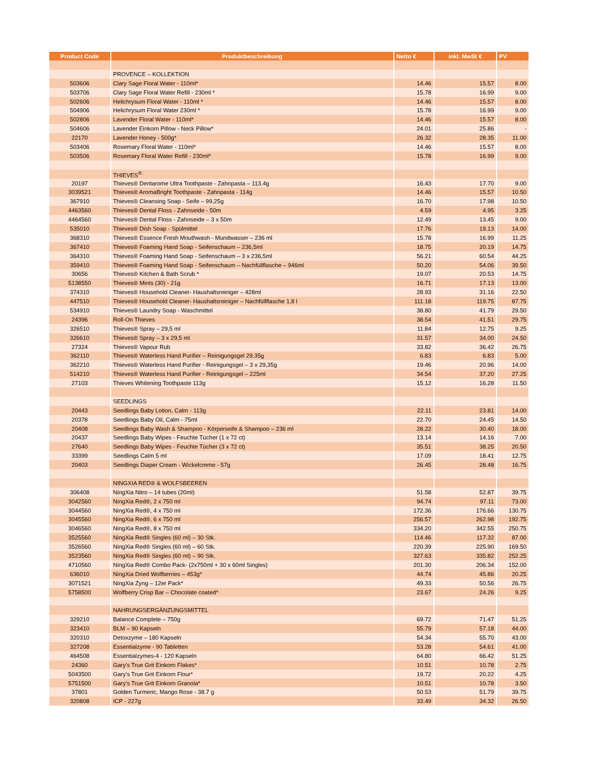| Product Code | Produktbeschreibung | Netto € | inkl. MwSt € | PV |
| --- | --- | --- | --- | --- |
| | PROVENCE – KOLLEKTION | | | |
| 503606 | Clary Sage Floral Water - 110ml* | 14.46 | 15.57 | 8.00 |
| 503706 | Clary Sage Floral Water Refill - 230ml * | 15.78 | 16.99 | 9.00 |
| 502606 | Helichrysum Floral Water - 110ml * | 14.46 | 15.57 | 8.00 |
| 504906 | Helichrysum Floral Water 230ml * | 15.78 | 16.99 | 9.00 |
| 502806 | Lavender Floral Water - 110ml* | 14.46 | 15.57 | 8.00 |
| 504606 | Lavender Einkorn Pillow - Neck Pillow* | 24.01 | 25.86 | - |
| 22170 | Lavender Honey - 500g* | 26.32 | 28.35 | 11.00 |
| 503406 | Rosemary Floral Water - 110ml* | 14.46 | 15.57 | 8.00 |
| 503506 | Rosemary Floral Water Refill - 230ml* | 15.78 | 16.99 | 9.00 |
| | THIEVES<sup>®</sup> | | | |
| 20197 | Thieves® Dentarome Ultra Toothpaste - Zahnpasta – 113.4g | 16.43 | 17.70 | 9.00 |
| 3039521 | Thieves® AromaBright Toothpaste - Zahnpasta - 114g | 14.46 | 15.57 | 10.50 |
| 367910 | Thieves® Cleansing Soap - Seife – 99,25g | 16.70 | 17.98 | 10.50 |
| 4463560 | Thieves® Dental Floss - Zahnseide - 50m | 4.59 | 4.95 | 3.25 |
| 4464560 | Thieves® Dental Floss - Zahnseide – 3 x 50m | 12.49 | 13.45 | 9.00 |
| 535010 | Thieves® Dish Soap - Spülmittel | 17.76 | 19.13 | 14.00 |
| 368310 | Thieves® Essence Fresh Mouthwash - Mundwasser – 236 ml | 15.78 | 16.99 | 11.25 |
| 367410 | Thieves® Foaming Hand Soap - Seifenschaum – 236,5ml | 18.75 | 20.19 | 14.75 |
| 364310 | Thieves® Foaming Hand Soap - Seifenschaum – 3 x 236,5ml | 56.21 | 60.54 | 44.25 |
| 359410 | Thieves® Foaming Hand Soap - Seifenschaum – Nachfüllflasche – 946ml | 50.20 | 54.06 | 39.50 |
| 30656 | Thieves® Kitchen & Bath Scrub * | 19.07 | 20.53 | 14.75 |
| 5138550 | Thieves® Mints (30) - 21g | 16.71 | 17.13 | 13.00 |
| 374310 | Thieves® Household Cleaner- Haushaltsreiniger – 428ml | 28.93 | 31.16 | 22.50 |
| 447510 | Thieves® Household Cleaner- Haushaltsreiniger – Nachfüllflasche 1,8 l | 111.18 | 119.75 | 87.75 |
| 534910 | Thieves® Laundry Soap - Waschmittel | 38.80 | 41.79 | 29.50 |
| 24396 | Roll-On Thieves | 38.54 | 41.51 | 29.75 |
| 326510 | Thieves® Spray – 29,5 ml | 11.84 | 12.75 | 9.25 |
| 326610 | Thieves® Spray – 3 x 29,5 ml | 31.57 | 34.00 | 24.50 |
| 27324 | Thieves® Vapour Rub | 33.82 | 36.42 | 26.75 |
| 362110 | Thieves® Waterless Hand Purifier – Reinigungsgel 29.35g | 6.83 | 6.83 | 5.00 |
| 362210 | Thieves® Waterless Hand Purifier - Reinigungsgel – 3 x 29,35g | 19.46 | 20.96 | 14.00 |
| 514210 | Thieves® Waterless Hand Purifier - Reinigungsgel – 225ml | 34.54 | 37.20 | 27.25 |
| 27103 | Thieves Whitening Toothpaste 113g | 15.12 | 16.28 | 11.50 |
| | SEEDLINGS | | | |
| 20443 | Seedlings Baby Lotion, Calm - 113g | 22.11 | 23.81 | 14.00 |
| 20378 | Seedlings Baby Oil, Calm - 75ml | 22.70 | 24.45 | 14.50 |
| 20408 | Seedlings Baby Wash & Shampoo - Körperseife & Shampoo – 236 ml | 28.22 | 30.40 | 18.00 |
| 20437 | Seedlings Baby Wipes - Feuchte Tücher (1 x 72 ct) | 13.14 | 14.16 | 7.00 |
| 27640 | Seedlings Baby Wipes - Feuchte Tücher (3 x 72 ct) | 35.51 | 38.25 | 20.50 |
| 33399 | Seedlings Calm 5 ml | 17.09 | 18.41 | 12.75 |
| 20403 | Seedlings Diaper Cream - Wickelcreme - 57g | 26.45 | 28.48 | 16.75 |
| | NINGXIA RED® & WOLFSBEEREN | | | |
| 306408 | NingXia Nitro – 14 tubes (20ml) | 51.58 | 52.87 | 39.75 |
| 3042560 | NingXia Red®, 2 x 750 ml | 94.74 | 97.11 | 73.00 |
| 3044560 | NingXia Red®, 4 x 750 ml | 172.36 | 176.66 | 130.75 |
| 3045560 | NingXia Red®, 6 x 750 ml | 256.57 | 262.98 | 192.75 |
| 3046560 | NingXia Red®, 8 x 750 ml | 334.20 | 342.55 | 250.75 |
| 3525560 | NingXia Red® Singles (60 ml) – 30 Stk. | 114.46 | 117.32 | 87.00 |
| 3526560 | NingXia Red® Singles (60 ml) – 60 Stk. | 220.39 | 225.90 | 169.50 |
| 3523560 | NingXia Red® Singles (60 ml) – 90 Stk. | 327.63 | 335.82 | 252.25 |
| 4710560 | NingXia Red® Combo Pack- (2x750ml + 30 x 60ml Singles) | 201.30 | 206.34 | 152.00 |
| 636010 | NingXia Dried Wolfberries – 453g* | 44.74 | 45.86 | 20.25 |
| 3071521 | NingXia Zyng – 12er Pack* | 49.33 | 50.56 | 26.75 |
| 5758500 | Wolfberry Crisp Bar – Chocolate coated* | 23.67 | 24.26 | 9.25 |
| | NAHRUNGSERGÄNZUNGSMITTEL | | | |
| 329210 | Balance Complete – 750g | 69.72 | 71.47 | 51.25 |
| 323410 | BLM – 90 Kapseln | 55.79 | 57.18 | 44.00 |
| 320310 | Detoxzyme – 180 Kapseln | 54.34 | 55.70 | 43.00 |
| 327208 | Essentialzyme - 90 Tabletten | 53.28 | 54.61 | 41.00 |
| 464508 | Essentialzymes-4 - 120 Kapseln | 64.80 | 66.42 | 51.25 |
| 24360 | Gary's True Grit Einkorn Flakes* | 10.51 | 10.78 | 2.75 |
| 5043500 | Gary's True Grit Einkorn Flour* | 19.72 | 20.22 | 4.25 |
| 5751500 | Gary's True Grit Einkorn Granola* | 10.51 | 10.78 | 3.50 |
| 37801 | Golden Turmeric, Mango Rose - 38.7 g | 50.53 | 51.79 | 39.75 |
| 320808 | ICP - 227g | 33.49 | 34.32 | 26.50 |